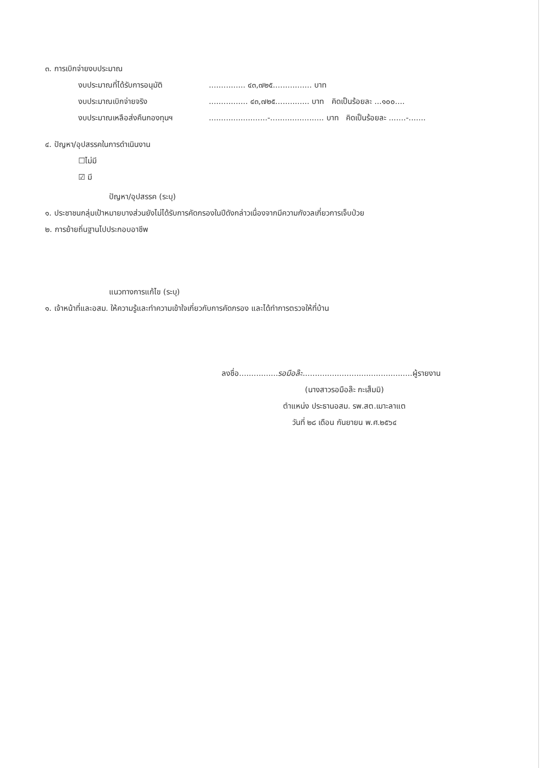๓. การเบิกจ่ายงบประมาณ
งบประมาณที่ได้รับการอนุมัติ............... ๔๓,๗๒๕................ บาท
งบประมาณเบิกจ่ายจริง................ ๔๓,๗๒๕.............. บาท คิดเป็นร้อยละ ...๑๐๐....
งบประมาณเหลือส่งคืนกองทุนฯ........................-...................... บาท คิดเป็นร้อยละ .......-.......
๔. ปัญหา/อุปสรรคในการดำเนินงาน
☐ไม่มี
☑ มี
ปัญหา/อุปสรรค (ระบุ)
๑. ประชาชนกลุ่มเป้าหมายบางส่วนยังไม่ได้รับการคัดกรองในปีดังกล่าวเนื่องจากมีความกังวลเกี่ยวการเจ็บป่วย
๒. การย้ายถิ่นฐานไปประกอบอาชีพ
แนวทางการแก้ไข (ระบุ)
๑. เจ้าหน้าที่และอสม. ให้ความรู้และทำความเข้าใจเกี่ยวกับการคัดกรอง และได้ทำการตรวจให้ที่บ้าน
ลงชื่อ................รอมือล๊ะ.............................................ผู้รายงาน
(นางสาวรอมือล๊ะ กะเส็มมิ)
ตำแหน่ง ประธานอสม. รพ.สต.เมาะลาแต
วันที่ ๒๘ เดือน กันยายน พ.ศ.๒๕๖๔